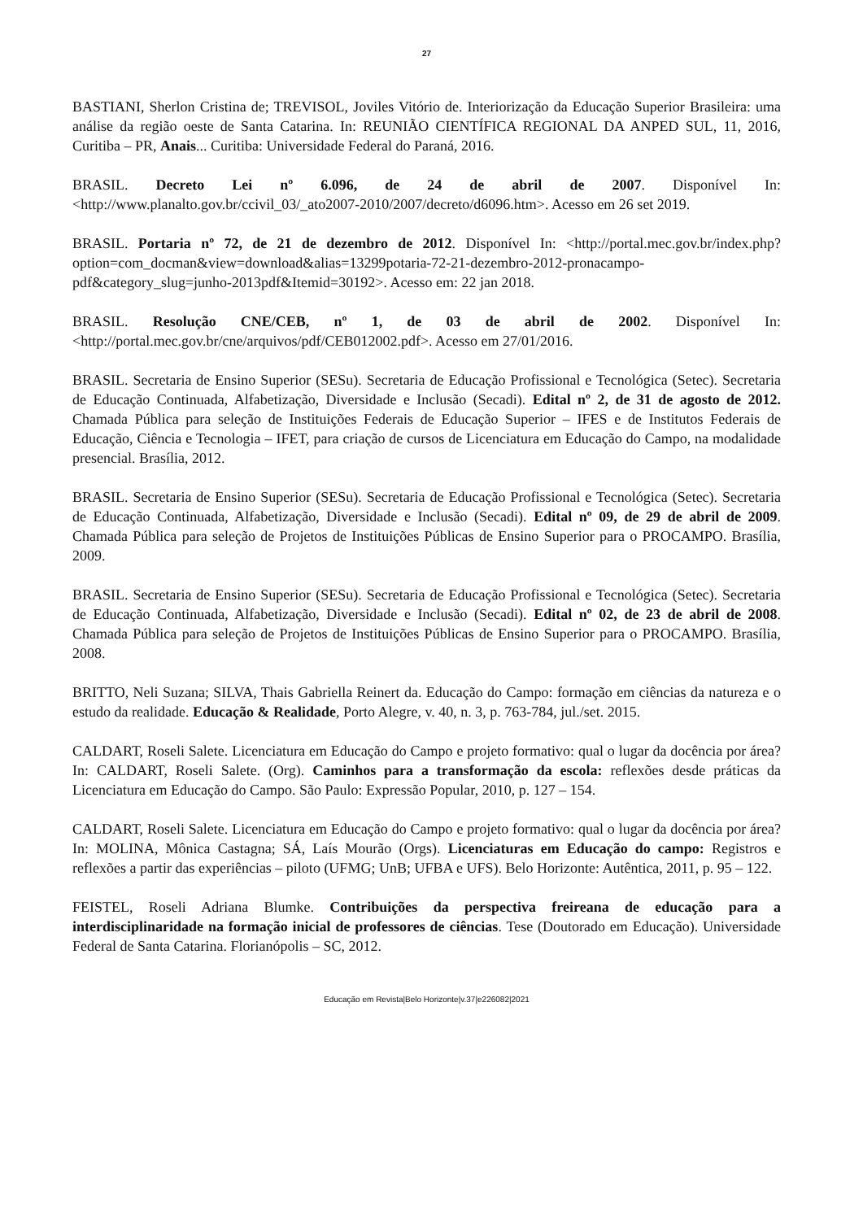27
BASTIANI, Sherlon Cristina de; TREVISOL, Joviles Vitório de. Interiorização da Educação Superior Brasileira: uma análise da região oeste de Santa Catarina. In: REUNIÃO CIENTÍFICA REGIONAL DA ANPED SUL, 11, 2016, Curitiba – PR, Anais... Curitiba: Universidade Federal do Paraná, 2016.
BRASIL. Decreto Lei nº 6.096, de 24 de abril de 2007. Disponível In: <http://www.planalto.gov.br/ccivil_03/_ato2007-2010/2007/decreto/d6096.htm>. Acesso em 26 set 2019.
BRASIL. Portaria nº 72, de 21 de dezembro de 2012. Disponível In: <http://portal.mec.gov.br/index.php?option=com_docman&view=download&alias=13299potaria-72-21-dezembro-2012-pronacampo-pdf&category_slug=junho-2013pdf&Itemid=30192>. Acesso em: 22 jan 2018.
BRASIL. Resolução CNE/CEB, nº 1, de 03 de abril de 2002. Disponível In: <http://portal.mec.gov.br/cne/arquivos/pdf/CEB012002.pdf>. Acesso em 27/01/2016.
BRASIL. Secretaria de Ensino Superior (SESu). Secretaria de Educação Profissional e Tecnológica (Setec). Secretaria de Educação Continuada, Alfabetização, Diversidade e Inclusão (Secadi). Edital nº 2, de 31 de agosto de 2012. Chamada Pública para seleção de Instituições Federais de Educação Superior – IFES e de Institutos Federais de Educação, Ciência e Tecnologia – IFET, para criação de cursos de Licenciatura em Educação do Campo, na modalidade presencial. Brasília, 2012.
BRASIL. Secretaria de Ensino Superior (SESu). Secretaria de Educação Profissional e Tecnológica (Setec). Secretaria de Educação Continuada, Alfabetização, Diversidade e Inclusão (Secadi). Edital nº 09, de 29 de abril de 2009. Chamada Pública para seleção de Projetos de Instituições Públicas de Ensino Superior para o PROCAMPO. Brasília, 2009.
BRASIL. Secretaria de Ensino Superior (SESu). Secretaria de Educação Profissional e Tecnológica (Setec). Secretaria de Educação Continuada, Alfabetização, Diversidade e Inclusão (Secadi). Edital nº 02, de 23 de abril de 2008. Chamada Pública para seleção de Projetos de Instituições Públicas de Ensino Superior para o PROCAMPO. Brasília, 2008.
BRITTO, Neli Suzana; SILVA, Thais Gabriella Reinert da. Educação do Campo: formação em ciências da natureza e o estudo da realidade. Educação & Realidade, Porto Alegre, v. 40, n. 3, p. 763-784, jul./set. 2015.
CALDART, Roseli Salete. Licenciatura em Educação do Campo e projeto formativo: qual o lugar da docência por área? In: CALDART, Roseli Salete. (Org). Caminhos para a transformação da escola: reflexões desde práticas da Licenciatura em Educação do Campo. São Paulo: Expressão Popular, 2010, p. 127 – 154.
CALDART, Roseli Salete. Licenciatura em Educação do Campo e projeto formativo: qual o lugar da docência por área? In: MOLINA, Mônica Castagna; SÁ, Laís Mourão (Orgs). Licenciaturas em Educação do campo: Registros e reflexões a partir das experiências – piloto (UFMG; UnB; UFBA e UFS). Belo Horizonte: Autêntica, 2011, p. 95 – 122.
FEISTEL, Roseli Adriana Blumke. Contribuições da perspectiva freireana de educação para a interdisciplinaridade na formação inicial de professores de ciências. Tese (Doutorado em Educação). Universidade Federal de Santa Catarina. Florianópolis – SC, 2012.
Educação em Revista|Belo Horizonte|v.37|e226082|2021